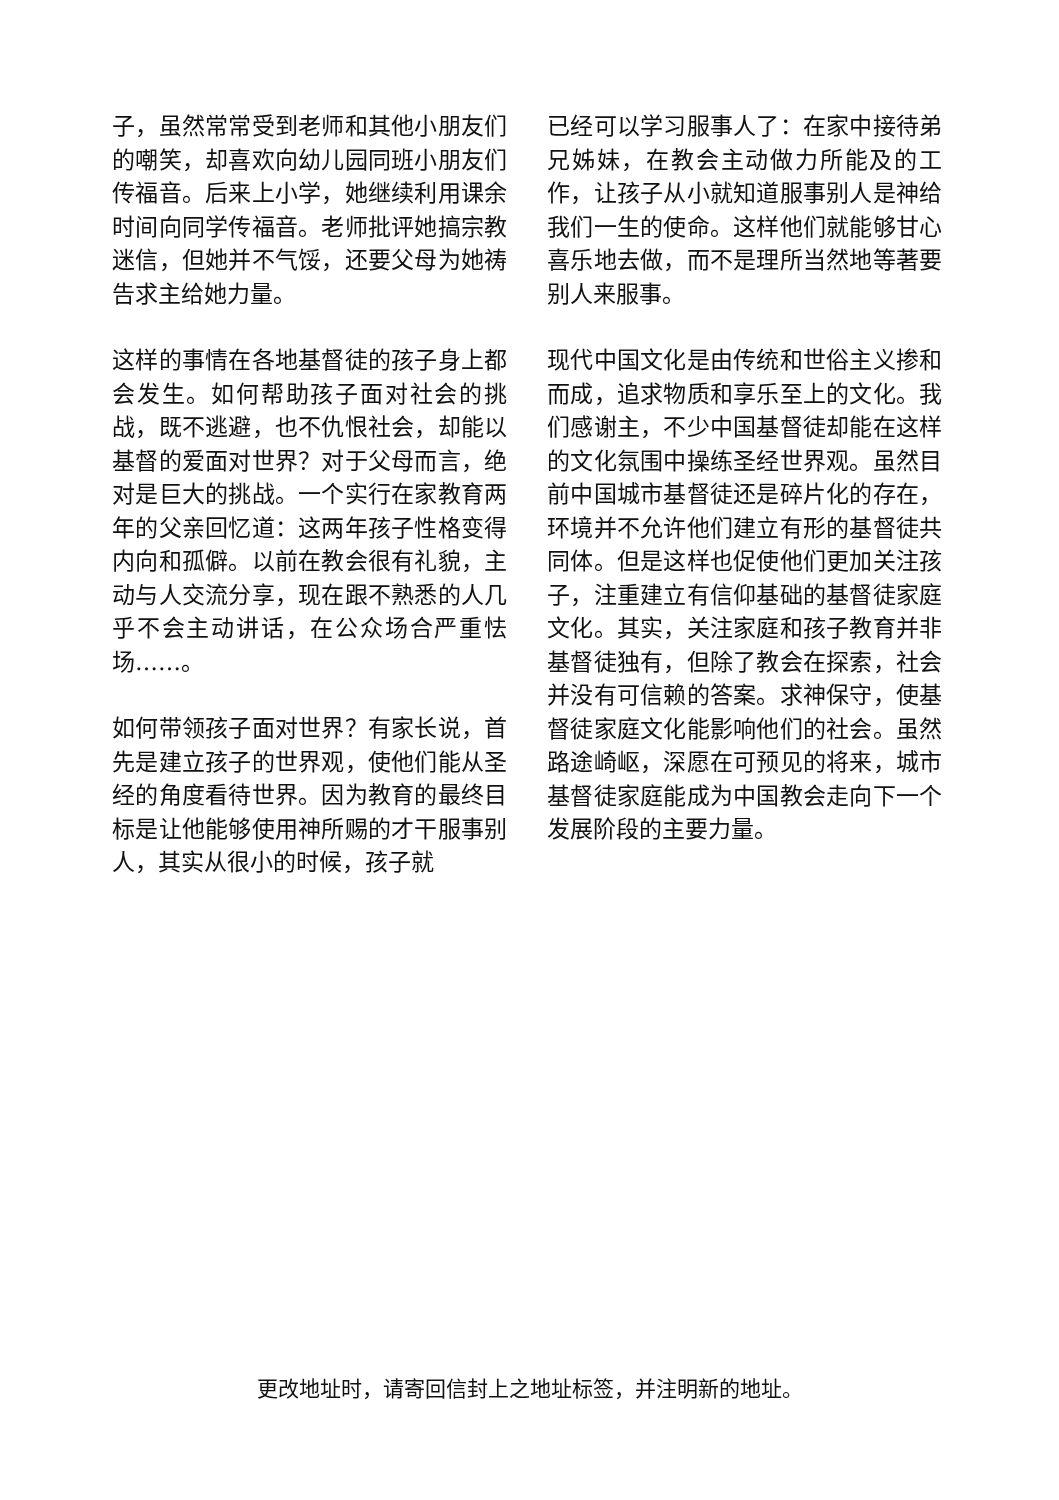子，虽然常常受到老师和其他小朋友们的嘲笑，却喜欢向幼儿园同班小朋友们传福音。后来上小学，她继续利用课余时间向同学传福音。老师批评她搞宗教迷信，但她并不气馁，还要父母为她祷告求主给她力量。
这样的事情在各地基督徒的孩子身上都会发生。如何帮助孩子面对社会的挑战，既不逃避，也不仇恨社会，却能以基督的爱面对世界？对于父母而言，绝对是巨大的挑战。一个实行在家教育两年的父亲回忆道：这两年孩子性格变得内向和孤僻。以前在教会很有礼貌，主动与人交流分享，现在跟不熟悉的人几乎不会主动讲话，在公众场合严重怯场……。
如何带领孩子面对世界？有家长说，首先是建立孩子的世界观，使他们能从圣经的角度看待世界。因为教育的最终目标是让他能够使用神所赐的才干服事别人，其实从很小的时候，孩子就
已经可以学习服事人了：在家中接待弟兄姊妹，在教会主动做力所能及的工作，让孩子从小就知道服事别人是神给我们一生的使命。这样他们就能够甘心喜乐地去做，而不是理所当然地等著要别人来服事。
现代中国文化是由传统和世俗主义掺和而成，追求物质和享乐至上的文化。我们感谢主，不少中国基督徒却能在这样的文化氛围中操练圣经世界观。虽然目前中国城市基督徒还是碎片化的存在，环境并不允许他们建立有形的基督徒共同体。但是这样也促使他们更加关注孩子，注重建立有信仰基础的基督徒家庭文化。其实，关注家庭和孩子教育并非基督徒独有，但除了教会在探索，社会并没有可信赖的答案。求神保守，使基督徒家庭文化能影响他们的社会。虽然路途崎岖，深愿在可预见的将来，城市基督徒家庭能成为中国教会走向下一个发展阶段的主要力量。
更改地址时，请寄回信封上之地址标签，并注明新的地址。